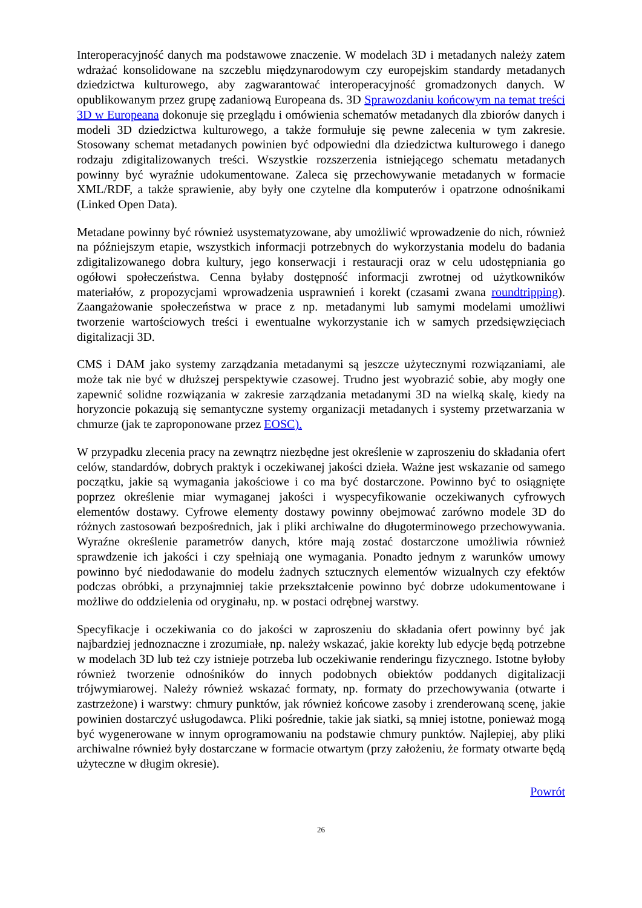Interoperacyjność danych ma podstawowe znaczenie. W modelach 3D i metadanych należy zatem wdrażać konsolidowane na szczeblu międzynarodowym czy europejskim standardy metadanych dziedzictwa kulturowego, aby zagwarantować interoperacyjność gromadzonych danych. W opublikowanym przez grupę zadaniową Europeana ds. 3D Sprawozdaniu końcowym na temat treści 3D w Europeana dokonuje się przeglądu i omówienia schematów metadanych dla zbiorów danych i modeli 3D dziedzictwa kulturowego, a także formułuje się pewne zalecenia w tym zakresie. Stosowany schemat metadanych powinien być odpowiedni dla dziedzictwa kulturowego i danego rodzaju zdigitalizowanych treści. Wszystkie rozszerzenia istniejącego schematu metadanych powinny być wyraźnie udokumentowane. Zaleca się przechowywanie metadanych w formacie XML/RDF, a także sprawienie, aby były one czytelne dla komputerów i opatrzone odnośnikami (Linked Open Data).
Metadane powinny być również usystematyzowane, aby umożliwić wprowadzenie do nich, również na późniejszym etapie, wszystkich informacji potrzebnych do wykorzystania modelu do badania zdigitalizowanego dobra kultury, jego konserwacji i restauracji oraz w celu udostępniania go ogółowi społeczeństwa. Cenna byłaby dostępność informacji zwrotnej od użytkowników materiałów, z propozycjami wprowadzenia usprawnień i korekt (czasami zwana roundtripping). Zaangażowanie społeczeństwa w prace z np. metadanymi lub samymi modelami umożliwi tworzenie wartościowych treści i ewentualne wykorzystanie ich w samych przedsięwzięciach digitalizacji 3D.
CMS i DAM jako systemy zarządzania metadanymi są jeszcze użytecznymi rozwiązaniami, ale może tak nie być w dłuższej perspektywie czasowej. Trudno jest wyobrazić sobie, aby mogły one zapewnić solidne rozwiązania w zakresie zarządzania metadanymi 3D na wielką skalę, kiedy na horyzoncie pokazują się semantyczne systemy organizacji metadanych i systemy przetwarzania w chmurze (jak te zaproponowane przez EOSC).
W przypadku zlecenia pracy na zewnątrz niezbędne jest określenie w zaproszeniu do składania ofert celów, standardów, dobrych praktyk i oczekiwanej jakości dzieła. Ważne jest wskazanie od samego początku, jakie są wymagania jakościowe i co ma być dostarczone. Powinno być to osiągnięte poprzez określenie miar wymaganej jakości i wyspecyfikowanie oczekiwanych cyfrowych elementów dostawy. Cyfrowe elementy dostawy powinny obejmować zarówno modele 3D do różnych zastosowań bezpośrednich, jak i pliki archiwalne do długoterminowego przechowywania. Wyraźne określenie parametrów danych, które mają zostać dostarczone umożliwia również sprawdzenie ich jakości i czy spełniają one wymagania. Ponadto jednym z warunków umowy powinno być niedodawanie do modelu żadnych sztucznych elementów wizualnych czy efektów podczas obróbki, a przynajmniej takie przekształcenie powinno być dobrze udokumentowane i możliwe do oddzielenia od oryginału, np. w postaci odrębnej warstwy.
Specyfikacje i oczekiwania co do jakości w zaproszeniu do składania ofert powinny być jak najbardziej jednoznaczne i zrozumiałe, np. należy wskazać, jakie korekty lub edycje będą potrzebne w modelach 3D lub też czy istnieje potrzeba lub oczekiwanie renderingu fizycznego. Istotne byłoby również tworzenie odnośników do innych podobnych obiektów poddanych digitalizacji trójwymiarowej. Należy również wskazać formaty, np. formaty do przechowywania (otwarte i zastrzeżone) i warstwy: chmury punktów, jak również końcowe zasoby i zrenderowaną scenę, jakie powinien dostarczyć usługodawca. Pliki pośrednie, takie jak siatki, są mniej istotne, ponieważ mogą być wygenerowane w innym oprogramowaniu na podstawie chmury punktów. Najlepiej, aby pliki archiwalne również były dostarczane w formacie otwartym (przy założeniu, że formaty otwarte będą użyteczne w długim okresie).
Powrót
26